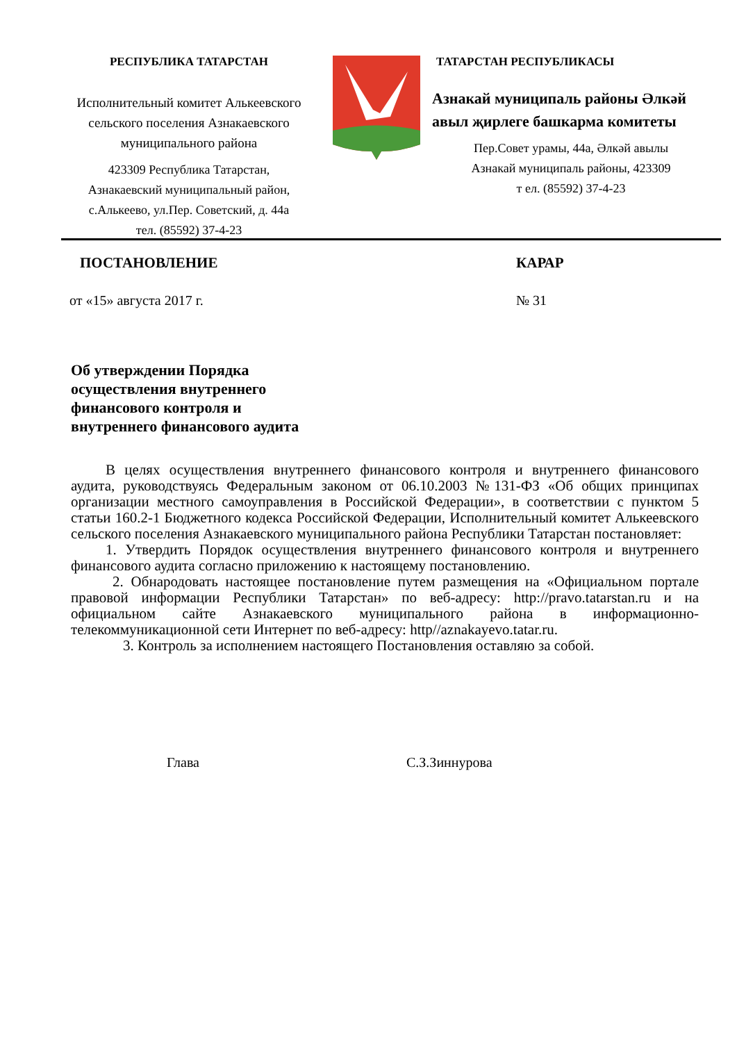РЕСПУБЛИКА ТАТАРСТАН
Исполнительный комитет Алькеевского сельского поселения Азнакаевского муниципального района
423309 Республика Татарстан,
Азнакаевский муниципальный район,
с.Алькеево, ул.Пер. Советский, д. 44а
тел. (85592) 37-4-23
ТАТАРСТАН РЕСПУБЛИКАСЫ
Азнакай муниципаль районы Әлкәй авыл җирлеге башкарма комитеты
Пер.Совет урамы, 44а, Әлкәй авылы
Азнакай муниципаль районы, 423309
т ел. (85592) 37-4-23
ПОСТАНОВЛЕНИЕ КАРАР
от «15» августа 2017 г. № 31
Об утверждении Порядка
осуществления внутреннего
финансового контроля и
внутреннего финансового аудита
В целях осуществления внутреннего финансового контроля и внутреннего финансового аудита, руководствуясь Федеральным законом от 06.10.2003 №131-ФЗ «Об общих принципах организации местного самоуправления в Российской Федерации», в соответствии с пунктом 5 статьи 160.2-1 Бюджетного кодекса Российской Федерации, Исполнительный комитет Алькеевского сельского поселения Азнакаевского муниципального района Республики Татарстан постановляет:
1. Утвердить Порядок осуществления внутреннего финансового контроля и внутреннего финансового аудита согласно приложению к настоящему постановлению.
2. Обнародовать настоящее постановление путем размещения на «Официальном портале правовой информации Республики Татарстан» по веб-адресу: http://pravo.tatarstan.ru и на официальном сайте Азнакаевского муниципального района в информационно-телекоммуникационной сети Интернет по веб-адресу: http//aznakayevo.tatar.ru.
3. Контроль за исполнением настоящего Постановления оставляю за собой.
Глава С.З.Зиннурова